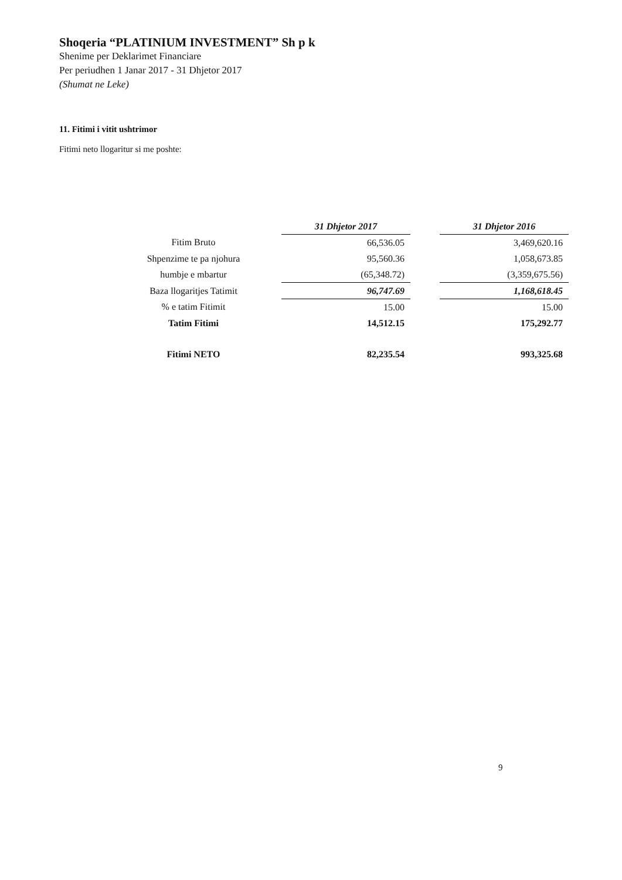Shoqeria “PLATINIUM INVESTMENT” Sh p k
Shenime per Deklarimet Financiare
Per periudhen 1 Janar 2017 - 31 Dhjetor 2017
(Shumat ne Leke)
11. Fitimi i vitit ushtrimor
Fitimi neto llogaritur si me poshte:
| | 31 Dhjetor 2017 | | 31 Dhjetor 2016 |
| Fitim Bruto | 66,536.05 | | 3,469,620.16 |
| Shpenzime te pa njohura | 95,560.36 | | 1,058,673.85 |
| humbje e mbartur | (65,348.72) | | (3,359,675.56) |
| Baza llogaritjes Tatimit | 96,747.69 | | 1,168,618.45 |
| % e tatim Fitimit | 15.00 | | 15.00 |
| Tatim Fitimi | 14,512.15 | | 175,292.77 |
| Fitimi NETO | 82,235.54 | | 993,325.68 |
9